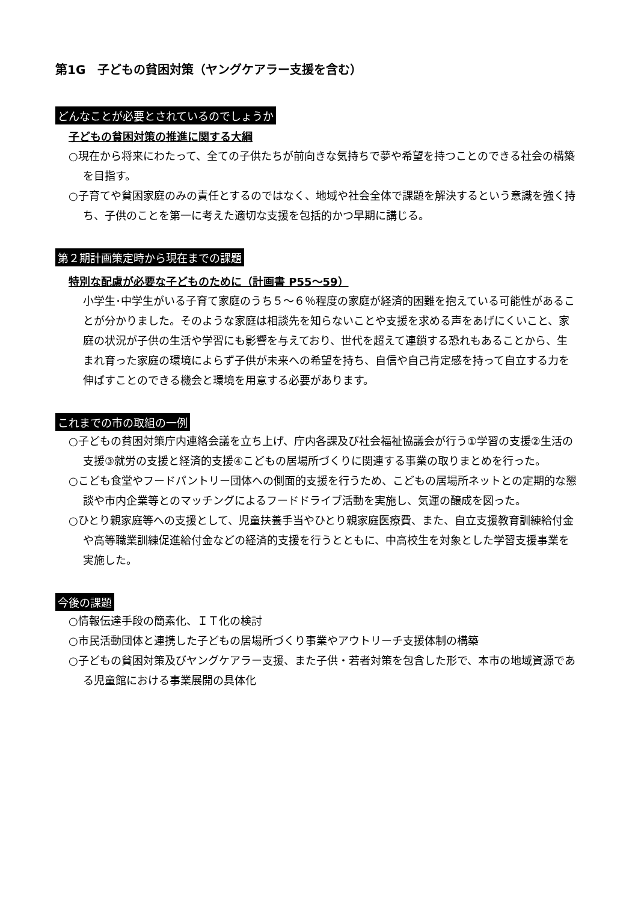第1G　子どもの貧困対策（ヤングケアラー支援を含む）
どんなことが必要とされているのでしょうか
子どもの貧困対策の推進に関する大綱
○現在から将来にわたって、全ての子供たちが前向きな気持ちで夢や希望を持つことのできる社会の構築を目指す。
○子育てや貧困家庭のみの責任とするのではなく、地域や社会全体で課題を解決するという意識を強く持ち、子供のことを第一に考えた適切な支援を包括的かつ早期に講じる。
第２期計画策定時から現在までの課題
特別な配慮が必要な子どものために（計画書 P55～59）
小学生･中学生がいる子育て家庭のうち５～６％程度の家庭が経済的困難を抱えている可能性があることが分かりました。そのような家庭は相談先を知らないことや支援を求める声をあげにくいこと、家庭の状況が子供の生活や学習にも影響を与えており、世代を超えて連鎖する恐れもあることから、生まれ育った家庭の環境によらず子供が未来への希望を持ち、自信や自己肯定感を持って自立する力を伸ばすことのできる機会と環境を用意する必要があります。
これまでの市の取組の一例
○子どもの貧困対策庁内連絡会議を立ち上げ、庁内各課及び社会福祉協議会が行う①学習の支援②生活の支援③就労の支援と経済的支援④こどもの居場所づくりに関連する事業の取りまとめを行った。
○こども食堂やフードパントリー団体への側面的支援を行うため、こどもの居場所ネットとの定期的な懇談や市内企業等とのマッチングによるフードドライブ活動を実施し、気運の醸成を図った。
○ひとり親家庭等への支援として、児童扶養手当やひとり親家庭医療費、また、自立支援教育訓練給付金や高等職業訓練促進給付金などの経済的支援を行うとともに、中高校生を対象とした学習支援事業を実施した。
今後の課題
○情報伝達手段の簡素化、ＩＴ化の検討
○市民活動団体と連携した子どもの居場所づくり事業やアウトリーチ支援体制の構築
○子どもの貧困対策及びヤングケアラー支援、また子供・若者対策を包含した形で、本市の地域資源である児童館における事業展開の具体化